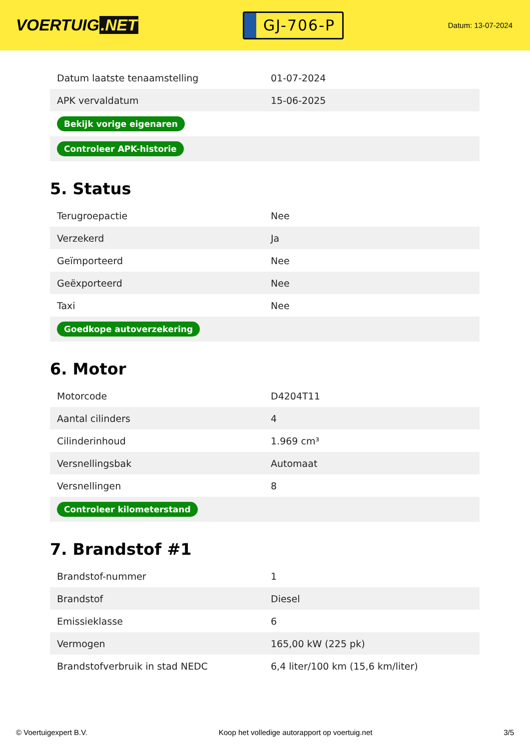VOERTUIG.NET
GJ-706-P
Datum: 13-07-2024
| Datum laatste tenaamstelling | 01-07-2024 |
| APK vervaldatum | 15-06-2025 |
| Bekijk vorige eigenaren | |
| Controleer APK-historie | |
5. Status
| Terugroepactie | Nee |
| Verzekerd | Ja |
| Geïmporteerd | Nee |
| Geëxporteerd | Nee |
| Taxi | Nee |
| Goedkope autoverzekering | |
6. Motor
| Motorcode | D4204T11 |
| Aantal cilinders | 4 |
| Cilinderinhoud | 1.969 cm³ |
| Versnellingsbak | Automaat |
| Versnellingen | 8 |
| Controleer kilometerstand | |
7. Brandstof #1
| Brandstof-nummer | 1 |
| Brandstof | Diesel |
| Emissieklasse | 6 |
| Vermogen | 165,00 kW (225 pk) |
| Brandstofverbruik in stad NEDC | 6,4 liter/100 km (15,6 km/liter) |
© Voertuigexpert B.V. Koop het volledige autorapport op voertuig.net 3/5